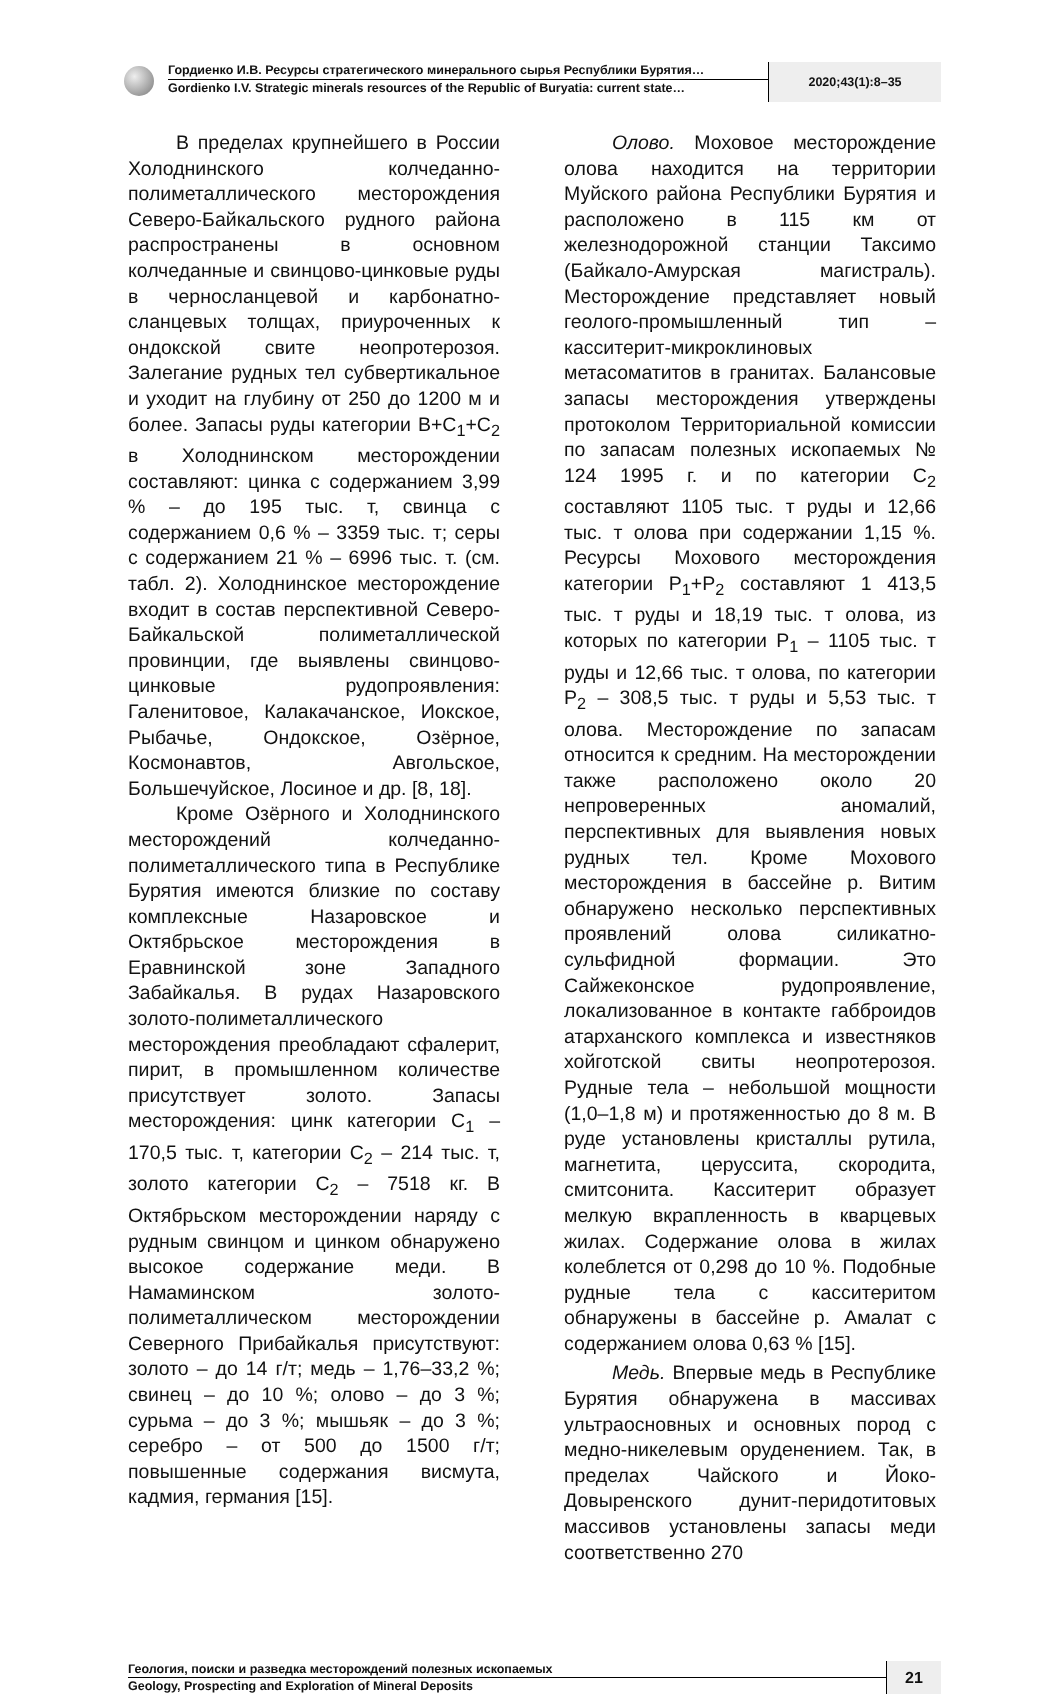Гордиенко И.В. Ресурсы стратегического минерального сырья Республики Бурятия…
Gordienko I.V. Strategic minerals resources of the Republic of Buryatia: current state…
2020;43(1):8–35
В пределах крупнейшего в России Холоднинского колчеданно-полиметаллического месторождения Северо-Байкальского рудного района распространены в основном колчеданные и свинцово-цинковые руды в черносланцевой и карбонатно-сланцевых толщах, приуроченных к ондокской свите неопротерозоя. Залегание рудных тел субвертикальное и уходит на глубину от 250 до 1200 м и более. Запасы руды категории B+C<sub>1</sub>+C<sub>2</sub> в Холоднинском месторождении составляют: цинка с содержанием 3,99 % – до 195 тыс. т, свинца с содержанием 0,6 % – 3359 тыс. т; серы с содержанием 21 % – 6996 тыс. т. (см. табл. 2). Холоднинское месторождение входит в состав перспективной Северо-Байкальской полиметаллической провинции, где выявлены свинцово-цинковые рудопроявления: Галенитовое, Калакачанское, Иокское, Рыбачье, Ондокское, Озёрное, Космонавтов, Авгольское, Большечуйское, Лосиное и др. [8, 18].
Кроме Озёрного и Холоднинского месторождений колчеданно-полиметаллического типа в Республике Бурятия имеются близкие по составу комплексные Назаровское и Октябрьское месторождения в Еравнинской зоне Западного Забайкалья. В рудах Назаровского золото-полиметаллического месторождения преобладают сфалерит, пирит, в промышленном количестве присутствует золото. Запасы месторождения: цинк категории C<sub>1</sub> – 170,5 тыс. т, категории C<sub>2</sub> – 214 тыс. т, золото категории C<sub>2</sub> – 7518 кг. В Октябрьском месторождении наряду с рудным свинцом и цинком обнаружено высокое содержание меди. В Намаминском золото-полиметаллическом месторождении Северного Прибайкалья присутствуют: золото – до 14 г/т; медь – 1,76–33,2 %; свинец – до 10 %; олово – до 3 %; сурьма – до 3 %; мышьяк – до 3 %; серебро – от 500 до 1500 г/т; повышенные содержания висмута, кадмия, германия [15].
Олово. Моховое месторождение олова находится на территории Муйского района Республики Бурятия и расположено в 115 км от железнодорожной станции Таксимо (Байкало-Амурская магистраль). Месторождение представляет новый геолого-промышленный тип – касситерит-микроклиновых метасоматитов в гранитах. Балансовые запасы месторождения утверждены протоколом Территориальной комиссии по запасам полезных ископаемых № 124 1995 г. и по категории C<sub>2</sub> составляют 1105 тыс. т руды и 12,66 тыс. т олова при содержании 1,15 %. Ресурсы Мохового месторождения категории P<sub>1</sub>+P<sub>2</sub> составляют 1 413,5 тыс. т руды и 18,19 тыс. т олова, из которых по категории P<sub>1</sub> – 1105 тыс. т руды и 12,66 тыс. т олова, по категории P<sub>2</sub> – 308,5 тыс. т руды и 5,53 тыс. т олова. Месторождение по запасам относится к средним. На месторождении также расположено около 20 непроверенных аномалий, перспективных для выявления новых рудных тел. Кроме Мохового месторождения в бассейне р. Витим обнаружено несколько перспективных проявлений олова силикатно-сульфидной формации. Это Сайжеконское рудопроявление, локализованное в контакте габброидов атарханского комплекса и известняков хойготской свиты неопротерозоя. Рудные тела – небольшой мощности (1,0–1,8 м) и протяженностью до 8 м. В руде установлены кристаллы рутила, магнетита, церуссита, скородита, смитсонита. Касситерит образует мелкую вкрапленность в кварцевых жилах. Содержание олова в жилах колеблется от 0,298 до 10 %. Подобные рудные тела с касситеритом обнаружены в бассейне р. Амалат с содержанием олова 0,63 % [15].
Медь. Впервые медь в Республике Бурятия обнаружена в массивах ультраосновных и основных пород с медно-никелевым оруденением. Так, в пределах Чайского и Йоко-Довыренского дунит-перидотитовых массивов установлены запасы меди соответственно 270
Геология, поиски и разведка месторождений полезных ископаемых
Geology, Prospecting and Exploration of Mineral Deposits
21